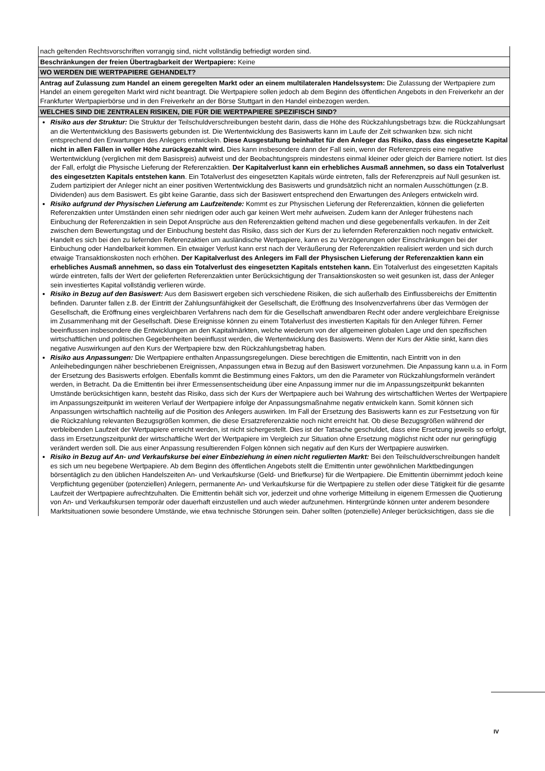| nach geltenden Rechtsvorschriften vorrangig sind, nicht vollständig befriedigt worden sind. |
| Beschränkungen der freien Übertragbarkeit der Wertpapiere: Keine |
| WO WERDEN DIE WERTPAPIERE GEHANDELT? |
| Antrag auf Zulassung zum Handel an einem geregelten Markt oder an einem multilateralen Handelssystem: Die Zulassung der Wertpapiere zum Handel an einem geregelten Markt wird nicht beantragt. Die Wertpapiere sollen jedoch ab dem Beginn des öffentlichen Angebots in den Freiverkehr an der Frankfurter Wertpapierbörse und in den Freiverkehr an der Börse Stuttgart in den Handel einbezogen werden. |
| WELCHES SIND DIE ZENTRALEN RISIKEN, DIE FÜR DIE WERTPAPIERE SPEZIFISCH SIND? |
| Risiko aus der Struktur: Die Struktur der Teilschuldverschreibungen besteht darin, dass die Höhe des Rückzahlungsbetrags bzw. die Rückzahlungsart an die Wertentwicklung des Basiswerts gebunden ist. Die Wertentwicklung des Basiswerts kann im Laufe der Zeit schwanken bzw. sich nicht entsprechend den Erwartungen des Anlegers entwickeln. Diese Ausgestaltung beinhaltet für den Anleger das Risiko, dass das eingesetzte Kapital nicht in allen Fällen in voller Höhe zurückgezahlt wird. Dies kann insbesondere dann der Fall sein, wenn der Referenzpreis eine negative Wertentwicklung (verglichen mit dem Basispreis) aufweist und der Beobachtungspreis mindestens einmal kleiner oder gleich der Barriere notiert. Ist dies der Fall, erfolgt die Physische Lieferung der Referenzaktien. Der Kapitalverlust kann ein erhebliches Ausmaß annehmen, so dass ein Totalverlust des eingesetzten Kapitals entstehen kann . Ein Totalverlust des eingesetzten Kapitals würde eintreten, falls der Referenzpreis auf Null gesunken ist. Zudem partizipiert der Anleger nicht an einer positiven Wertentwicklung des Basiswerts und grundsätzlich nicht an normalen Ausschüttungen (z.B. Dividenden) aus dem Basiswert. Es gibt keine Garantie, dass sich der Basiswert entsprechend den Erwartungen des Anlegers entwickeln wird. Risiko aufgrund der Physischen Lieferung am Laufzeitende: Kommt es zur Physischen Lieferung der Referenzaktien, können die gelieferten Referenzaktien unter Umständen einen sehr niedrigen oder auch gar keinen Wert mehr aufweisen. Zudem kann der Anleger frühestens nach Einbuchung der Referenzaktien in sein Depot Ansprüche aus den Referenzaktien geltend machen und diese gegebenenfalls verkaufen. In der Zeit zwischen dem Bewertungstag und der Einbuchung besteht das Risiko, dass sich der Kurs der zu liefernden Referenzaktien noch negativ entwickelt. Handelt es sich bei den zu liefernden Referenzaktien um ausländische Wertpapiere, kann es zu Verzögerungen oder Einschränkungen bei der Einbuchung oder Handelbarkeit kommen. Ein etwaiger Verlust kann erst nach der Veräußerung der Referenzaktien realisiert werden und sich durch etwaige Transaktionskosten noch erhöhen. Der Kapitalverlust des Anlegers im Fall der Physischen Lieferung der Referenzaktien kann ein erhebliches Ausmaß annehmen, so dass ein Totalverlust des eingesetzten Kapitals entstehen kann. Ein Totalverlust des eingesetzten Kapitals würde eintreten, falls der Wert der gelieferten Referenzaktien unter Berücksichtigung der Transaktionskosten so weit gesunken ist, dass der Anleger sein investiertes Kapital vollständig verlieren würde. Risiko in Bezug auf den Basiswert: Aus dem Basiswert ergeben sich verschiedene Risiken, die sich außerhalb des Einflussbereichs der Emittentin befinden. Darunter fallen z.B. der Eintritt der Zahlungsunfähigkeit der Gesellschaft, die Eröffnung des Insolvenzverfahrens über das Vermögen der Gesellschaft, die Eröffnung eines vergleichbaren Verfahrens nach dem für die Gesellschaft anwendbaren Recht oder andere vergleichbare Ereignisse im Zusammenhang mit der Gesellschaft. Diese Ereignisse können zu einem Totalverlust des investierten Kapitals für den Anleger führen. Ferner beeinflussen insbesondere die Entwicklungen an den Kapitalmärkten, welche wiederum von der allgemeinen globalen Lage und den spezifischen wirtschaftlichen und politischen Gegebenheiten beeinflusst werden, die Wertentwicklung des Basiswerts. Wenn der Kurs der Aktie sinkt, kann dies negative Auswirkungen auf den Kurs der Wertpapiere bzw. den Rückzahlungsbetrag haben. Risiko aus Anpassungen: Die Wertpapiere enthalten Anpassungsregelungen. Diese berechtigen die Emittentin, nach Eintritt von in den Anleihebedingungen näher beschriebenen Ereignissen, Anpassungen etwa in Bezug auf den Basiswert vorzunehmen. Die Anpassung kann u.a. in Form der Ersetzung des Basiswerts erfolgen. Ebenfalls kommt die Bestimmung eines Faktors, um den die Parameter von Rückzahlungsformeln verändert werden, in Betracht. Da die Emittentin bei ihrer Ermessensentscheidung über eine Anpassung immer nur die im Anpassungszeitpunkt bekannten Umstände berücksichtigen kann, besteht das Risiko, dass sich der Kurs der Wertpapiere auch bei Wahrung des wirtschaftlichen Wertes der Wertpapiere im Anpassungszeitpunkt im weiteren Verlauf der Wertpapiere infolge der Anpassungsmaßnahme negativ entwickeln kann. Somit können sich Anpassungen wirtschaftlich nachteilig auf die Position des Anlegers auswirken. Im Fall der Ersetzung des Basiswerts kann es zur Festsetzung von für die Rückzahlung relevanten Bezugsgrößen kommen, die diese Ersatzreferenzaktie noch nicht erreicht hat. Ob diese Bezugsgrößen während der verbleibenden Laufzeit der Wertpapiere erreicht werden, ist nicht sichergestellt. Dies ist der Tatsache geschuldet, dass eine Ersetzung jeweils so erfolgt, dass im Ersetzungszeitpunkt der wirtschaftliche Wert der Wertpapiere im Vergleich zur Situation ohne Ersetzung möglichst nicht oder nur geringfügig verändert werden soll. Die aus einer Anpassung resultierenden Folgen können sich negativ auf den Kurs der Wertpapiere auswirken. Risiko in Bezug auf An- und Verkaufskurse bei einer Einbeziehung in einen nicht regulierten Markt: Bei den Teilschuldverschreibungen handelt es sich um neu begebene Wertpapiere. Ab dem Beginn des öffentlichen Angebots stellt die Emittentin unter gewöhnlichen Marktbedingungen börsentäglich zu den üblichen Handelszeiten An- und Verkaufskurse (Geld- und Briefkurse) für die Wertpapiere. Die Emittentin übernimmt jedoch keine Verpflichtung gegenüber (potenziellen) Anlegern, permanente An- und Verkaufskurse für die Wertpapiere zu stellen oder diese Tätigkeit für die gesamte Laufzeit der Wertpapiere aufrechtzuhalten. Die Emittentin behält sich vor, jederzeit und ohne vorherige Mitteilung in eigenem Ermessen die Quotierung von An- und Verkaufskursen temporär oder dauerhaft einzustellen und auch wieder aufzunehmen. Hintergründe können unter anderem besondere Marktsituationen sowie besondere Umstände, wie etwa technische Störungen sein. Daher sollten (potenzielle) Anleger berücksichtigen, dass sie die |
IV